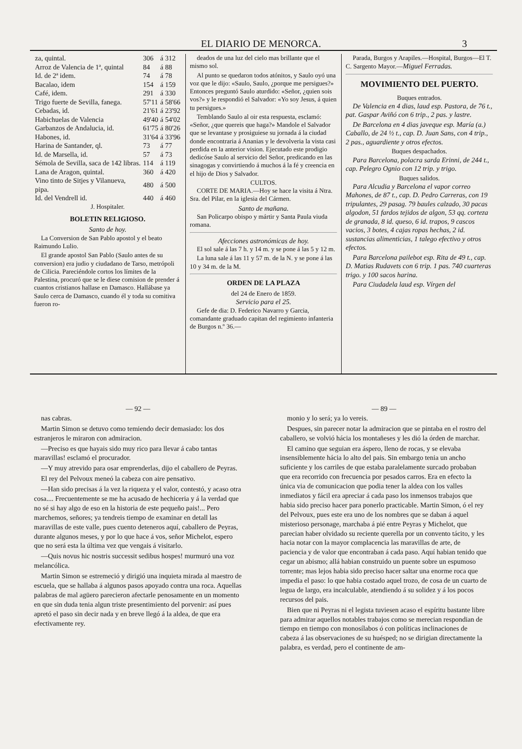EL DIARIO DE MENORCA. 3
| za, quintal. | 306 | á 312 |
| Arroz de Valencia de 1ª, quintal | 84 | á 88 |
| Id. de 2ª idem. | 74 | á 78 |
| Bacalao, idem | 154 | á 159 |
| Café, idem. | 291 | á 330 |
| Trigo fuerte de Sevilla, fanega. | 57'11 | á 58'66 |
| Cebadas, id. | 21'61 | á 23'92 |
| Habichuelas de Valencia | 49'40 | á 54'02 |
| Garbanzos de Andalucia, id. | 61'75 | á 80'26 |
| Habones, id. | 31'64 | á 33'96 |
| Harina de Santander, ql. | 73 | á 77 |
| Id. de Marsella, id. | 57 | á 73 |
| Sémola de Sevilla, saca de 142 libras. | 114 | á 119 |
| Lana de Aragon, quintal. | 360 | á 420 |
| Vino tinto de Sitjes y Vilanueva, pipa. | 480 | á 500 |
| Id. del Vendrell id. | 440 | á 460 |
J. Hospitaler.
BOLETIN RELIGIOSO.
Santo de hoy.
La Conversion de San Pablo apostol y el beato Raimundo Lulio.
El grande apostol San Pablo (Saulo antes de su conversion) era judio y ciudadano de Tarso, metrópoli de Cilicia. Pareciéndole cortos los límites de la Palestina, procuró que se le diese comision de prender á cuantos cristianos hallase en Damasco. Hallábase ya Saulo cerca de Damasco, cuando él y toda su comitiva fueron ro-
deados de una luz del cielo mas brillante que el mismo sol.
Al punto se quedaron todos atónitos, y Saulo oyó una voz que le dijo: «Saulo, Saulo, ¿porque me persigues?» Entonces preguntó Saulo aturdido: «Señor, ¿quien sois vos?» y le respondió el Salvador: «Yo soy Jesus, á quien tu persigues.»
Temblando Saulo al oir esta respuesta, esclamó: «Señor, ¿que quereis que haga?» Mandole el Salvador que se levantase y prosiguiese su jornada á la ciudad donde encontraria á Ananias y le devolveria la vista casi perdida en la anterior vision. Ejecutado este prodigio dedicóse Saulo al servicio del Señor, predicando en las sinagogas y convirtiendo á muchos á la fé y creencia en el hijo de Dios y Salvador.
CULTOS.
CORTE DE MARIA.—Hoy se hace la visita á Ntra. Sra. del Pilar, en la iglesia del Cármen.
Santo de mañana.
San Policarpo obispo y mártir y Santa Paula viuda romana.
Afecciones astronómicas de hoy.
El sol sale á las 7 h. y 14 m. y se pone á las 5 y 12 m.
La luna sale á las 11 y 57 m. de la N. y se pone á las 10 y 34 m. de la M.
ORDEN DE LA PLAZA
del 24 de Enero de 1859.
Servicio para el 25.
Gefe de dia: D. Federico Navarro y Garcia, comandante graduado capitan del regimiento infanteria de Burgos n.º 36.—
Parada, Burgos y Arapiles.—Hospital, Burgos—El T. C. Sargento Mayor.—Miguel Ferradas.
MOVIMIENTO DEL PUERTO.
Buques entrados.
De Valencia en 4 dias, laud esp. Pastora, de 76 t., pat. Gaspar Aviñó con 6 trip., 2 pas. y lastre.
De Barcelona en 4 dias javeque esp. María (a.) Caballo, de 24 ½ t., cap. D. Juan Sans, con 4 trip., 2 pas., aguardiente y otros efectos.
Buques despachados.
Para Barcelona, polacra sarda Erinni, de 244 t., cap. Pelegro Ognio con 12 trip. y trigo.
Buques salidos.
Para Alcudia y Barcelona el vapor correo Mahones, de 87 t., cap. D. Pedro Carreras, con 19 tripulantes, 29 pasag. 79 baules calzado, 30 pacas algodon, 51 fardos tejidos de algon, 53 qq. corteza de granada, 8 id. queso, 6 id. trapos, 9 cascos vacios, 3 botes, 4 cajas ropas hechas, 2 id. sustancias alimenticias, 1 talego efectivo y otros efectos.
Para Barcelona pailebot esp. Rita de 49 t., cap. D. Matias Rudavets con 6 trip. 1 pas. 740 cuarteras trigo. y 100 sacos harina.
Para Ciudadela laud esp. Vírgen del
— 92 —
nas cabras.
Martin Simon se detuvo como temiendo decir demasiado: los dos estranjeros le miraron con admiracion.
—Preciso es que hayais sido muy rico para llevar á cabo tantas maravillas! esclamó el procurador.
—Y muy atrevido para osar emprenderlas, dijo el caballero de Peyras.
El rey del Pelvoux meneó la cabeza con aire pensativo.
—Han sido precisas á la vez la riqueza y el valor, contestó, y acaso otra cosa.... Frecuentemente se me ha acusado de hechiceria y á la verdad que no sé si hay algo de eso en la historia de este pequeño pais!... Pero marchemos, señores; ya tendreis tiempo de examinar en detall las maravillas de este valle, pues cuento deteneros aquí, caballero de Peyras, durante algunos meses, y por lo que hace á vos, señor Michelot, espero que no será esta la última vez que vengais á visitarlo.
—Quis novus hic nostris successit sedibus hospes! murmuró una voz melancólica.
Martin Simon se estremeció y dirigió una inquieta mirada al maestro de escuela, que se hallaba á algunos pasos apoyado contra una roca. Aquellas palabras de mal agüero parecieron afectarle penosamente en un momento en que sin duda tenia algun triste presentimiento del porvenir: así pues apretó el paso sin decir nada y en breve llegó á la aldea, de que era efectivamente rey.
— 89 —
monio y lo será; ya lo vereis.
Despues, sin parecer notar la admiracion que se pintaba en el rostro del caballero, se volvió hácia los montañeses y les dió la órden de marchar.
El camino que seguian era áspero, lleno de rocas, y se elevaba insensiblemente hácia lo alto del pais. Sin embargo tenia un ancho suficiente y los carriles de que estaba paralelamente surcado probaban que era recorrido con frecuencia por pesados carros. Era en efecto la única via de comunicacion que podia tener la aldea con los valles inmediatos y fácil era apreciar á cada paso los inmensos trabajos que habia sido preciso hacer para ponerlo practicable. Martin Simon, ó el rey del Pelvoux, pues este era uno de los nombres que se daban á aquel misterioso personage, marchaba á pié entre Peyras y Michelot, que parecian haber olvidado su reciente querella por un convento tácito, y les hacia notar con la mayor complacencia las maravillas de arte, de paciencia y de valor que encontraban á cada paso. Aquí habian tenido que cegar un abismo; allá habian construido un puente sobre un espumoso torrente; mas lejos habia sido preciso hacer saltar una enorme roca que impedia el paso: lo que habia costado aquel trozo, de cosa de un cuarto de legua de largo, era incalculable, atendiendo á su solidez y á los pocos recursos del pais.
Bien que ni Peyras ni el legista tuviesen acaso el espíritu bastante libre para admirar aquellos notables trabajos como se merecian respondian de tiempo en tiempo con monosílabos ó con políticas inclinaciones de cabeza á las observaciones de su huésped; no se dirigian directamente la palabra, es verdad, pero el continente de am-